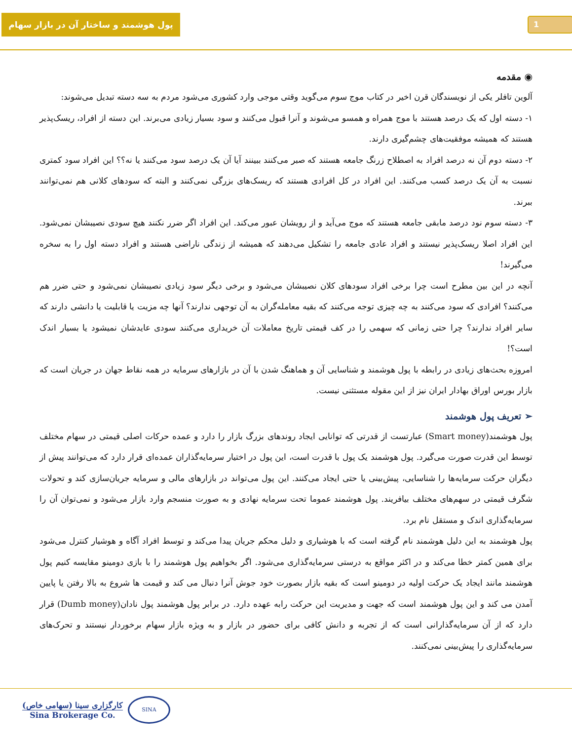پول هوشمند و ساختار آن در بازار سهام
1
◉ مقدمه
آلوین تافلر یکی از نویسندگان قرن اخیر در کتاب موج سوم می‌گوید وقتی موجی وارد کشوری می‌شود مردم به سه دسته تبدیل می‌شوند:
۱- دسته اول که یک درصد هستند با موج همراه و همسو می‌شوند و آنرا قبول می‌کنند و سود بسیار زیادی می‌برند. این دسته از افراد، ریسک‌پذیر هستند که همیشه موفقیت‌های چشم‌گیری دارند.
۲- دسته دوم آن نه درصد افراد به اصطلاح زرنگ جامعه هستند که صبر می‌کنند ببینند آیا آن یک درصد سود می‌کنند یا نه؟؟ این افراد سود کمتری نسبت به آن یک درصد کسب می‌کنند. این افراد در کل افرادی هستند که ریسک‌های بزرگی نمی‌کنند و البته که سودهای کلانی هم نمی‌توانند ببرند.
۳- دسته سوم نود درصد مابقی جامعه هستند که موج می‌آید و از رویشان عبور می‌کند. این افراد اگر ضرر نکنند هیچ سودی نصیبشان نمی‌شود. این افراد اصلا ریسک‌پذیر نیستند و افراد عادی جامعه را تشکیل می‌دهند که همیشه از زندگی ناراضی هستند و افراد دسته اول را به سخره می‌گیرند!
آنچه در این بین مطرح است چرا برخی افراد سودهای کلان نصیبشان می‌شود و برخی دیگر سود زیادی نصیبشان نمی‌شود و حتی ضرر هم می‌کنند؟ افرادی که سود می‌کنند به چه چیزی توجه می‌کنند که بقیه معامله‌گران به آن توجهی ندارند؟ آنها چه مزیت یا قابلیت یا دانشی دارند که سایر افراد ندارند؟ چرا حتی زمانی که سهمی را در کف قیمتی تاریخ معاملات آن خریداری می‌کنند سودی عایدشان نمیشود یا بسیار اندک است؟!
امروزه بحث‌های زیادی در رابطه با پول هوشمند و شناسایی آن و هماهنگ شدن با آن در بازارهای سرمایه در همه نقاط جهان در جریان است که بازار بورس اوراق بهادار ایران نیز از این مقوله مستثنی نیست.
➢ تعریف پول هوشمند
پول هوشمند(Smart money) عبارتست از قدرتی که توانایی ایجاد روندهای بزرگ بازار را دارد و عمده حرکات اصلی قیمتی در سهام مختلف توسط این قدرت صورت می‌گیرد. پول هوشمند یک پول با قدرت است، این پول در اختیار سرمایه‌گذاران عمده‌ای قرار دارد که می‌توانند پیش از دیگران حرکت سرمایه‌ها را شناسایی، پیش‌بینی یا حتی ایجاد می‌کنند. این پول می‌تواند در بازارهای مالی و سرمایه جریان‌سازی کند و تحولات شگرف قیمتی در سهم‌های مختلف بیافریند. پول هوشمند عموما تحت سرمایه نهادی و به صورت منسجم وارد بازار می‌شود و نمی‌توان آن را سرمایه‌گذاری اندک و مستقل نام برد.
پول هوشمند به این دلیل هوشمند نام گرفته است که با هوشیاری و دلیل محکم جریان پیدا می‌کند و توسط افراد آگاه و هوشیار کنترل می‌شود برای همین کمتر خطا می‌کند و در اکثر مواقع به درستی سرمایه‌گذاری می‌شود. اگر بخواهیم پول هوشمند را با بازی دومینو مقایسه کنیم پول هوشمند مانند ایجاد یک حرکت اولیه در دومینو است که بقیه بازار بصورت خود جوش آنرا دنبال می کند و قیمت ها شروع به بالا رفتن یا پایین آمدن می کند و این پول هوشمند است که جهت و مدیریت این حرکت رابه عهده دارد. در برابر پول هوشمند پول نادان(Dumb money) قرار دارد که از آن سرمایه‌گذارانی است که از تجربه و دانش کافی برای حضور در بازار و به ویژه بازار سهام برخوردار نیستند و تحرک‌های سرمایه‌گذاری را پیش‌بینی نمی‌کنند.
کارگزاری سینا (سهامی خاص)
Sina Brokerage Co.
SINA